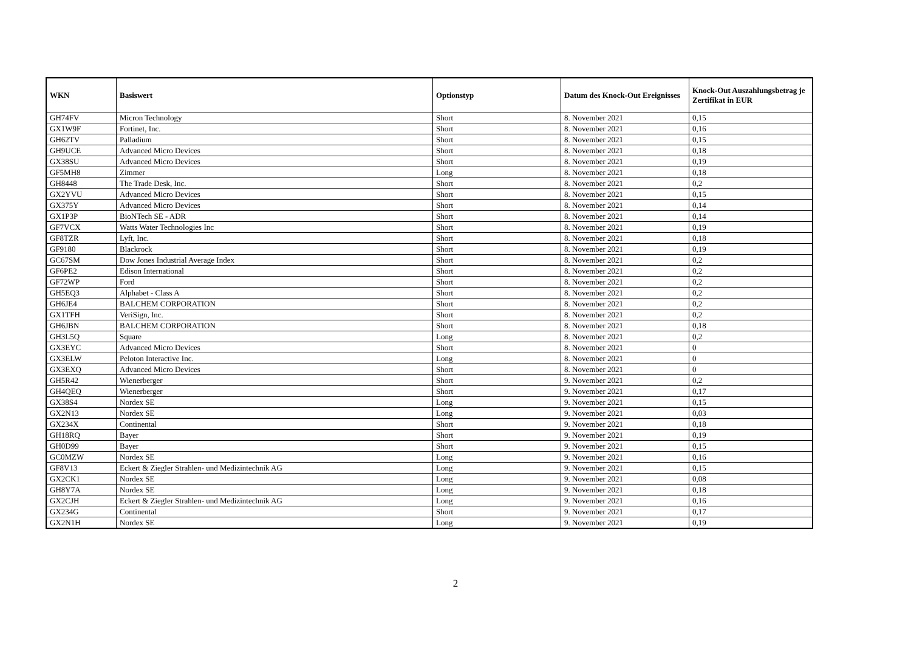| WKN | Basiswert | Optionstyp | Datum des Knock-Out Ereignisses | Knock-Out Auszahlungsbetrag je Zertifikat in EUR |
| --- | --- | --- | --- | --- |
| GH74FV | Micron Technology | Short | 8. November 2021 | 0,15 |
| GX1W9F | Fortinet, Inc. | Short | 8. November 2021 | 0,16 |
| GH62TV | Palladium | Short | 8. November 2021 | 0,15 |
| GH9UCE | Advanced Micro Devices | Short | 8. November 2021 | 0,18 |
| GX38SU | Advanced Micro Devices | Short | 8. November 2021 | 0,19 |
| GF5MH8 | Zimmer | Long | 8. November 2021 | 0,18 |
| GH8448 | The Trade Desk, Inc. | Short | 8. November 2021 | 0,2 |
| GX2YVU | Advanced Micro Devices | Short | 8. November 2021 | 0,15 |
| GX375Y | Advanced Micro Devices | Short | 8. November 2021 | 0,14 |
| GX1P3P | BioNTech SE - ADR | Short | 8. November 2021 | 0,14 |
| GF7VCX | Watts Water Technologies Inc | Short | 8. November 2021 | 0,19 |
| GF8TZR | Lyft, Inc. | Short | 8. November 2021 | 0,18 |
| GF9180 | Blackrock | Short | 8. November 2021 | 0,19 |
| GC67SM | Dow Jones Industrial Average Index | Short | 8. November 2021 | 0,2 |
| GF6PE2 | Edison International | Short | 8. November 2021 | 0,2 |
| GF72WP | Ford | Short | 8. November 2021 | 0,2 |
| GH5EQ3 | Alphabet - Class A | Short | 8. November 2021 | 0,2 |
| GH6JE4 | BALCHEM CORPORATION | Short | 8. November 2021 | 0,2 |
| GX1TFH | VeriSign, Inc. | Short | 8. November 2021 | 0,2 |
| GH6JBN | BALCHEM CORPORATION | Short | 8. November 2021 | 0,18 |
| GH3L5Q | Square | Long | 8. November 2021 | 0,2 |
| GX3EYC | Advanced Micro Devices | Short | 8. November 2021 | 0 |
| GX3ELW | Peloton Interactive Inc. | Long | 8. November 2021 | 0 |
| GX3EXQ | Advanced Micro Devices | Short | 8. November 2021 | 0 |
| GH5R42 | Wienerberger | Short | 9. November 2021 | 0,2 |
| GH4QEQ | Wienerberger | Short | 9. November 2021 | 0,17 |
| GX38S4 | Nordex SE | Long | 9. November 2021 | 0,15 |
| GX2N13 | Nordex SE | Long | 9. November 2021 | 0,03 |
| GX234X | Continental | Short | 9. November 2021 | 0,18 |
| GH18RQ | Bayer | Short | 9. November 2021 | 0,19 |
| GH0D99 | Bayer | Short | 9. November 2021 | 0,15 |
| GC0MZW | Nordex SE | Long | 9. November 2021 | 0,16 |
| GF8V13 | Eckert & Ziegler Strahlen- und Medizintechnik AG | Long | 9. November 2021 | 0,15 |
| GX2CK1 | Nordex SE | Long | 9. November 2021 | 0,08 |
| GH8Y7A | Nordex SE | Long | 9. November 2021 | 0,18 |
| GX2CJH | Eckert & Ziegler Strahlen- und Medizintechnik AG | Long | 9. November 2021 | 0,16 |
| GX234G | Continental | Short | 9. November 2021 | 0,17 |
| GX2N1H | Nordex SE | Long | 9. November 2021 | 0,19 |
2